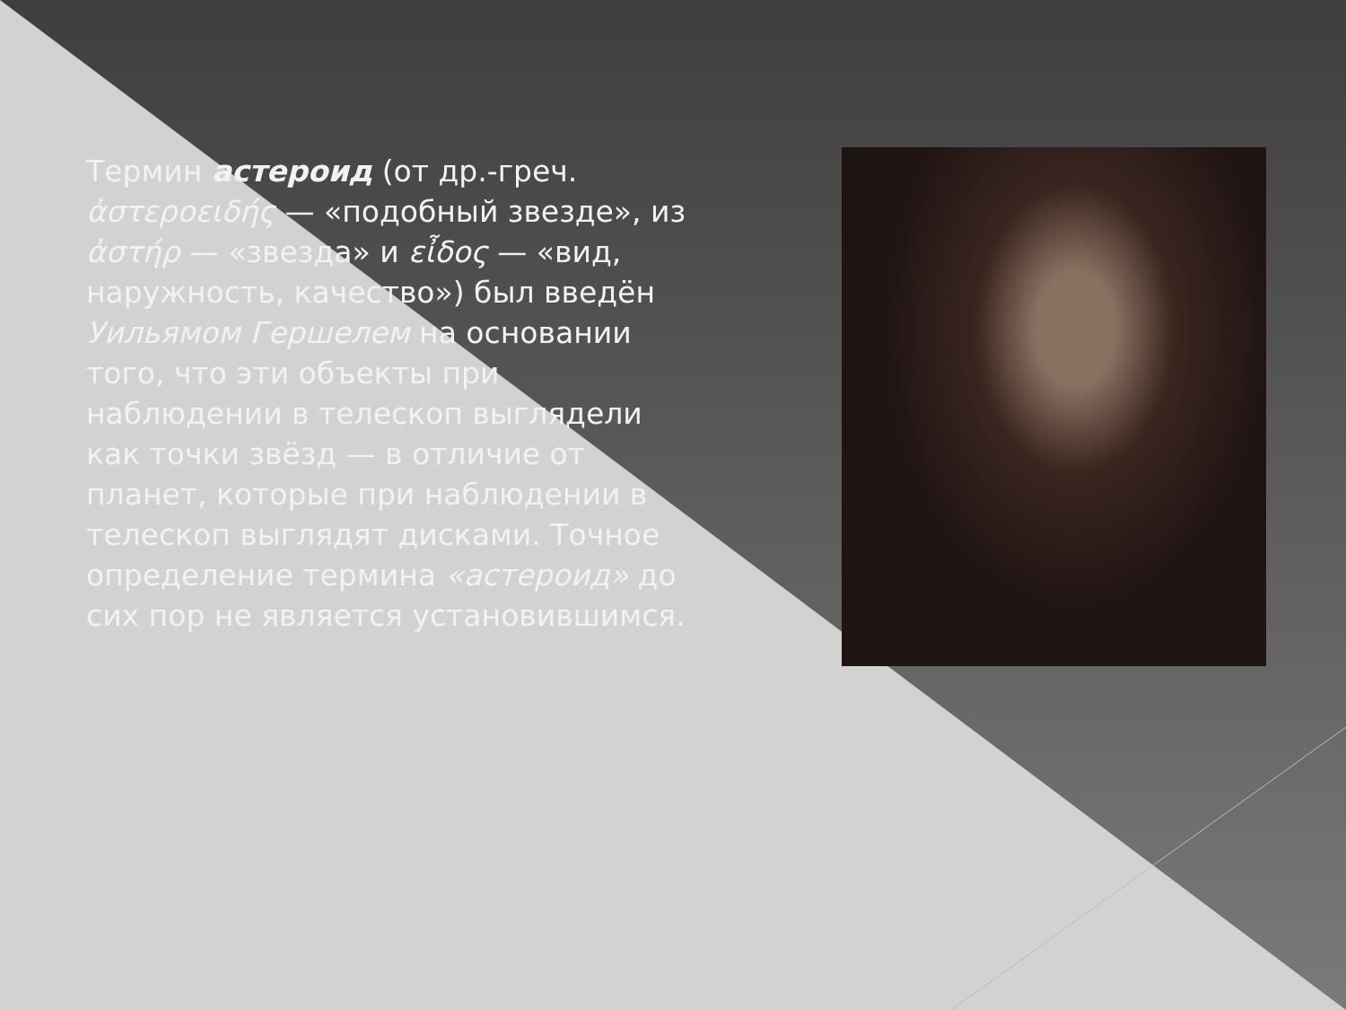Термин астероид (от др.-греч. ἀστεροειδής — «подобный звезде», из ἀστήρ — «звезда» и εἶδος — «вид, наружность, качество») был введён Уильямом Гершелем на основании того, что эти объекты при наблюдении в телескоп выглядели как точки звёзд — в отличие от планет, которые при наблюдении в телескоп выглядят дисками. Точное определение термина «астероид» до сих пор не является установившимся.